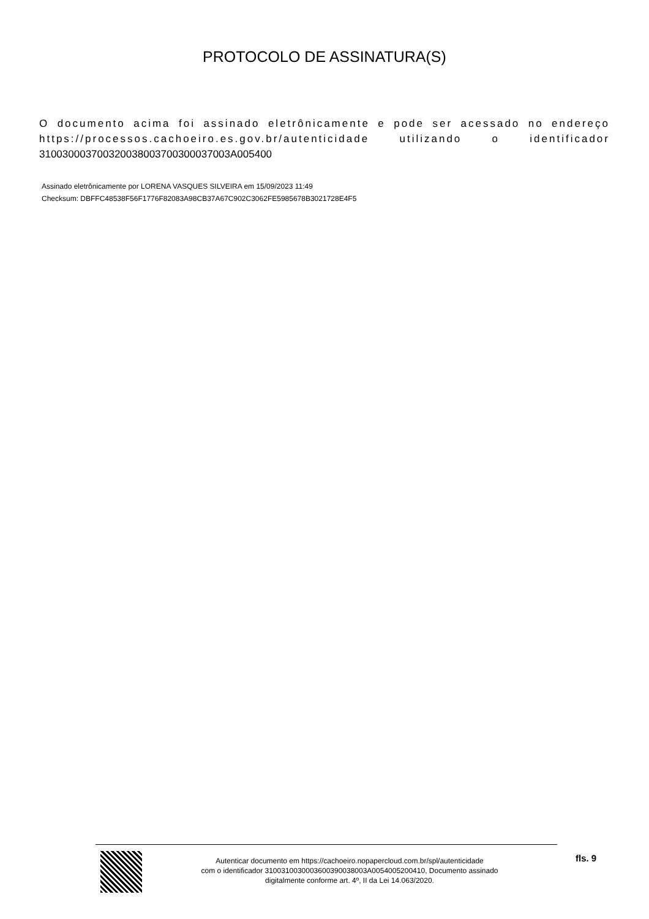PROTOCOLO DE ASSINATURA(S)
O documento acima foi assinado eletrônicamente e pode ser acessado no endereço https://processos.cachoeiro.es.gov.br/autenticidade utilizando o identificador 310030003700320038003700300037003A005400
Assinado eletrônicamente por LORENA VASQUES SILVEIRA em 15/09/2023 11:49
Checksum: DBFFC48538F56F1776F82083A98CB37A67C902C3062FE5985678B3021728E4F5
Autenticar documento em https://cachoeiro.nopapercloud.com.br/spl/autenticidade
com o identificador 3100310030003600390038003A0054005200410, Documento assinado
digitalmente conforme art. 4º, II da Lei 14.063/2020.
fls. 9